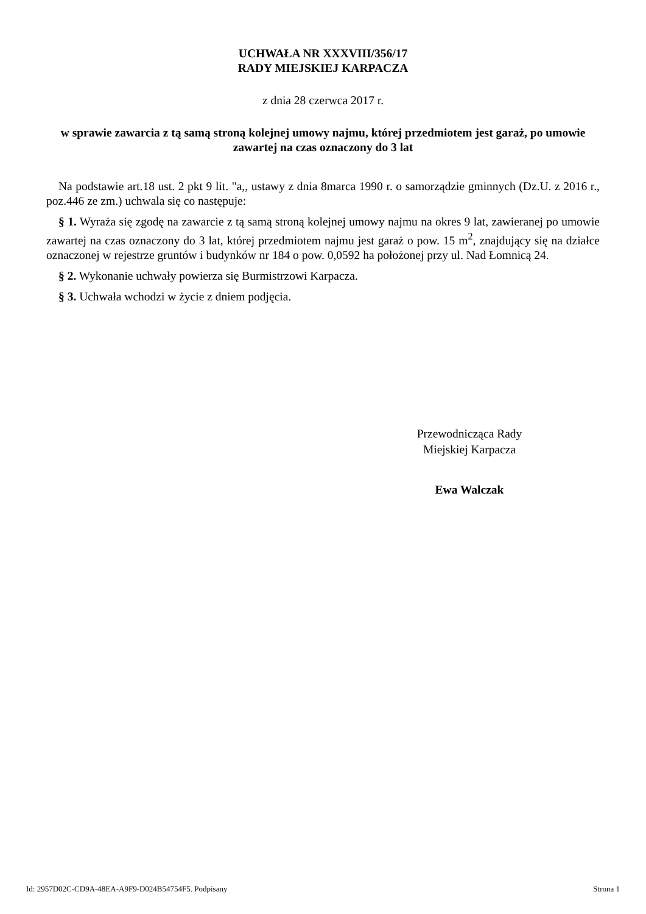UCHWAŁA NR XXXVIII/356/17
RADY MIEJSKIEJ KARPACZA
z dnia 28 czerwca 2017 r.
w sprawie zawarcia z tą samą stroną kolejnej umowy najmu, której przedmiotem jest garaż, po umowie zawartej na czas oznaczony do 3 lat
Na podstawie art.18 ust. 2 pkt 9 lit. "a,, ustawy z dnia 8marca 1990 r. o samorządzie gminnych (Dz.U. z 2016 r., poz.446 ze zm.) uchwala się co następuje:
§ 1. Wyraża się zgodę na zawarcie z tą samą stroną kolejnej umowy najmu na okres 9 lat, zawieranej po umowie zawartej na czas oznaczony do 3 lat, której przedmiotem najmu jest garaż o pow. 15 m<sup>2</sup>, znajdujący się na działce oznaczonej w rejestrze gruntów i budynków nr 184 o pow. 0,0592 ha położonej przy ul. Nad Łomnicą 24.
§ 2. Wykonanie uchwały powierza się Burmistrzowi Karpacza.
§ 3. Uchwała wchodzi w życie z dniem podjęcia.
Przewodnicząca Rady
Miejskiej Karpacza
Ewa Walczak
Id: 2957D02C-CD9A-48EA-A9F9-D024B54754F5. Podpisany Strona 1